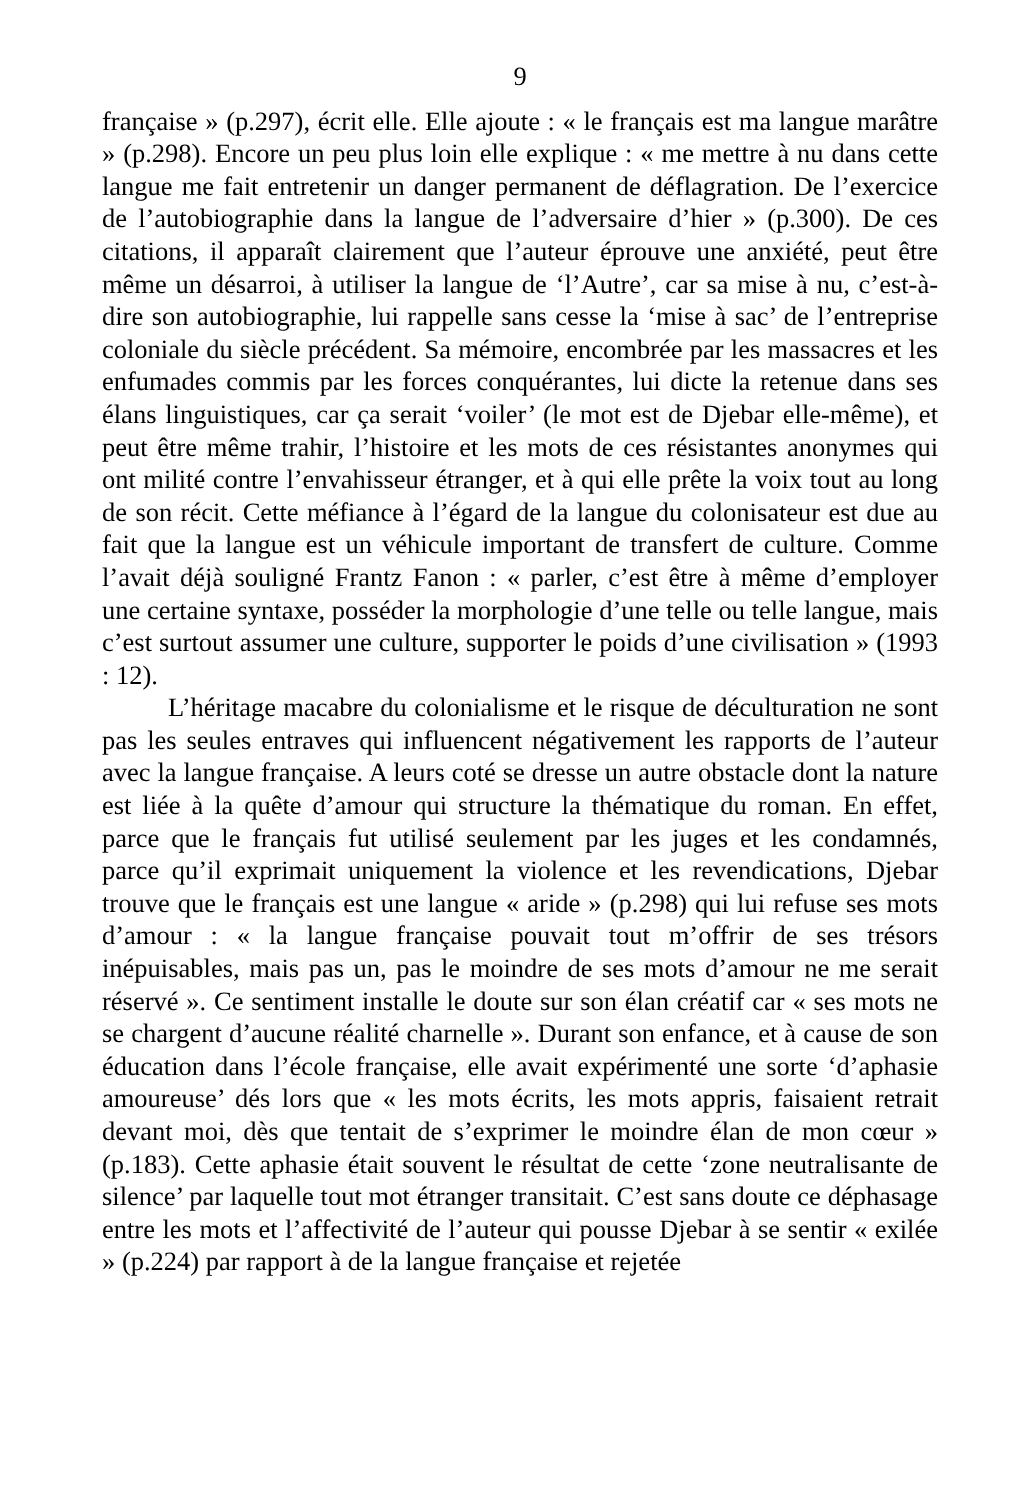9
française » (p.297), écrit elle. Elle ajoute : « le français est ma langue marâtre » (p.298). Encore un peu plus loin elle explique : « me mettre à nu dans cette langue me fait entretenir un danger permanent de déflagration. De l’exercice de l’autobiographie dans la langue de l’adversaire d’hier » (p.300). De ces citations, il apparaît clairement que l’auteur éprouve une anxiété, peut être même un désarroi, à utiliser la langue de ‘l’Autre’, car sa mise à nu, c’est-à-dire son autobiographie, lui rappelle sans cesse la ‘mise à sac’ de l’entreprise coloniale du siècle précédent. Sa mémoire, encombrée par les massacres et les enfumades commis par les forces conquérantes, lui dicte la retenue dans ses élans linguistiques, car ça serait ‘voiler’ (le mot est de Djebar elle-même), et peut être même trahir, l’histoire et les mots de ces résistantes anonymes qui ont milité contre l’envahisseur étranger, et à qui elle prête la voix tout au long de son récit. Cette méfiance à l’égard de la langue du colonisateur est due au fait que la langue est un véhicule important de transfert de culture. Comme l’avait déjà souligné Frantz Fanon : « parler, c’est être à même d’employer une certaine syntaxe, posséder la morphologie d’une telle ou telle langue, mais c’est surtout assumer une culture, supporter le poids d’une civilisation » (1993 : 12).
L’héritage macabre du colonialisme et le risque de déculturation ne sont pas les seules entraves qui influencent négativement les rapports de l’auteur avec la langue française. A leurs coté se dresse un autre obstacle dont la nature est liée à la quête d’amour qui structure la thématique du roman. En effet, parce que le français fut utilisé seulement par les juges et les condamnés, parce qu’il exprimait uniquement la violence et les revendications, Djebar trouve que le français est une langue « aride » (p.298) qui lui refuse ses mots d’amour : « la langue française pouvait tout m’offrir de ses trésors inépuisables, mais pas un, pas le moindre de ses mots d’amour ne me serait réservé ». Ce sentiment installe le doute sur son élan créatif car « ses mots ne se chargent d’aucune réalité charnelle ». Durant son enfance, et à cause de son éducation dans l’école française, elle avait expérimenté une sorte ‘d’aphasie amoureuse’ dés lors que « les mots écrits, les mots appris, faisaient retrait devant moi, dès que tentait de s’exprimer le moindre élan de mon cœur » (p.183). Cette aphasie était souvent le résultat de cette ‘zone neutralisante de silence’ par laquelle tout mot étranger transitait. C’est sans doute ce déphasage entre les mots et l’affectivité de l’auteur qui pousse Djebar à se sentir « exilée » (p.224) par rapport à de la langue française et rejetée